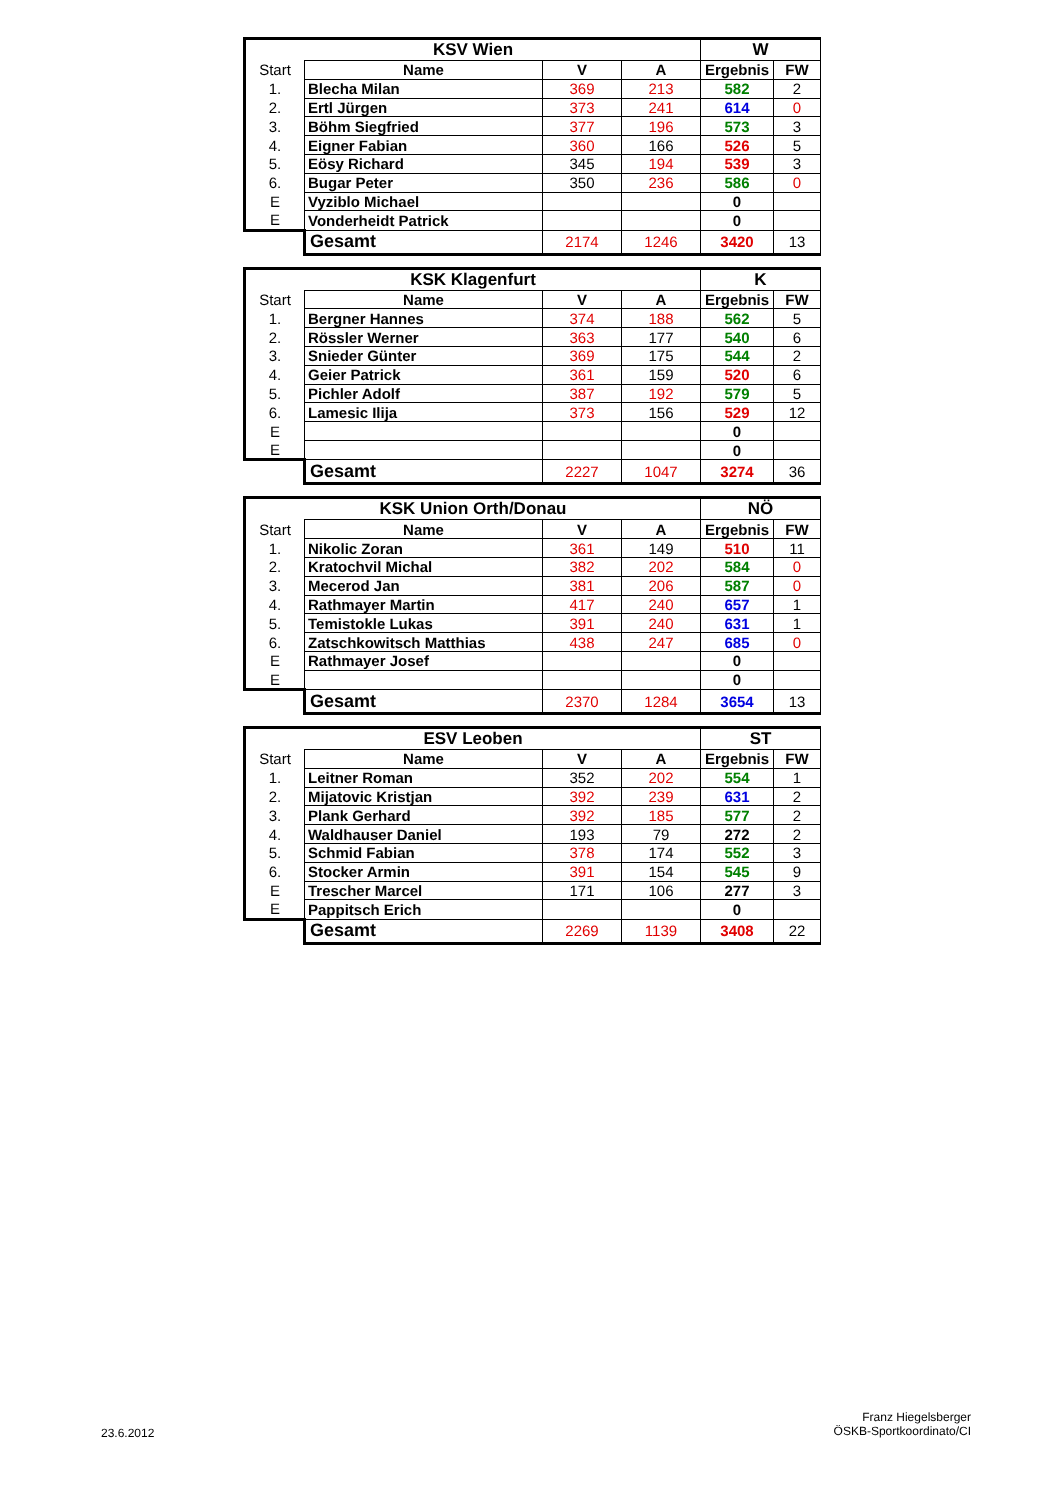| KSV Wien | | | | W | |
| --- | --- | --- | --- | --- | --- |
| Start | Name | V | A | Ergebnis | FW |
| 1. | Blecha Milan | 369 | 213 | 582 | 2 |
| 2. | Ertl Jürgen | 373 | 241 | 614 | 0 |
| 3. | Böhm Siegfried | 377 | 196 | 573 | 3 |
| 4. | Eigner Fabian | 360 | 166 | 526 | 5 |
| 5. | Eösy Richard | 345 | 194 | 539 | 3 |
| 6. | Bugar Peter | 350 | 236 | 586 | 0 |
| E | Vyziblo Michael | | | 0 | |
| E | Vonderheidt Patrick | | | 0 | |
| | Gesamt | 2174 | 1246 | 3420 | 13 |
| KSK Klagenfurt | | | | K | |
| --- | --- | --- | --- | --- | --- |
| Start | Name | V | A | Ergebnis | FW |
| 1. | Bergner Hannes | 374 | 188 | 562 | 5 |
| 2. | Rössler Werner | 363 | 177 | 540 | 6 |
| 3. | Snieder Günter | 369 | 175 | 544 | 2 |
| 4. | Geier Patrick | 361 | 159 | 520 | 6 |
| 5. | Pichler Adolf | 387 | 192 | 579 | 5 |
| 6. | Lamesic Ilija | 373 | 156 | 529 | 12 |
| E | | | | 0 | |
| E | | | | 0 | |
| | Gesamt | 2227 | 1047 | 3274 | 36 |
| KSK Union Orth/Donau | | | | NÖ | |
| --- | --- | --- | --- | --- | --- |
| Start | Name | V | A | Ergebnis | FW |
| 1. | Nikolic Zoran | 361 | 149 | 510 | 11 |
| 2. | Kratochvil Michal | 382 | 202 | 584 | 0 |
| 3. | Mecerod Jan | 381 | 206 | 587 | 0 |
| 4. | Rathmayer Martin | 417 | 240 | 657 | 1 |
| 5. | Temistokle Lukas | 391 | 240 | 631 | 1 |
| 6. | Zatschkowitsch Matthias | 438 | 247 | 685 | 0 |
| E | Rathmayer Josef | | | 0 | |
| E | | | | 0 | |
| | Gesamt | 2370 | 1284 | 3654 | 13 |
| ESV Leoben | | | | ST | |
| --- | --- | --- | --- | --- | --- |
| Start | Name | V | A | Ergebnis | FW |
| 1. | Leitner Roman | 352 | 202 | 554 | 1 |
| 2. | Mijatovic Kristjan | 392 | 239 | 631 | 2 |
| 3. | Plank Gerhard | 392 | 185 | 577 | 2 |
| 4. | Waldhauser Daniel | 193 | 79 | 272 | 2 |
| 5. | Schmid Fabian | 378 | 174 | 552 | 3 |
| 6. | Stocker Armin | 391 | 154 | 545 | 9 |
| E | Trescher Marcel | 171 | 106 | 277 | 3 |
| E | Pappitsch Erich | | | 0 | |
| | Gesamt | 2269 | 1139 | 3408 | 22 |
23.6.2012
Franz Hiegelsberger
ÖSKB-Sportkoordinato/CI